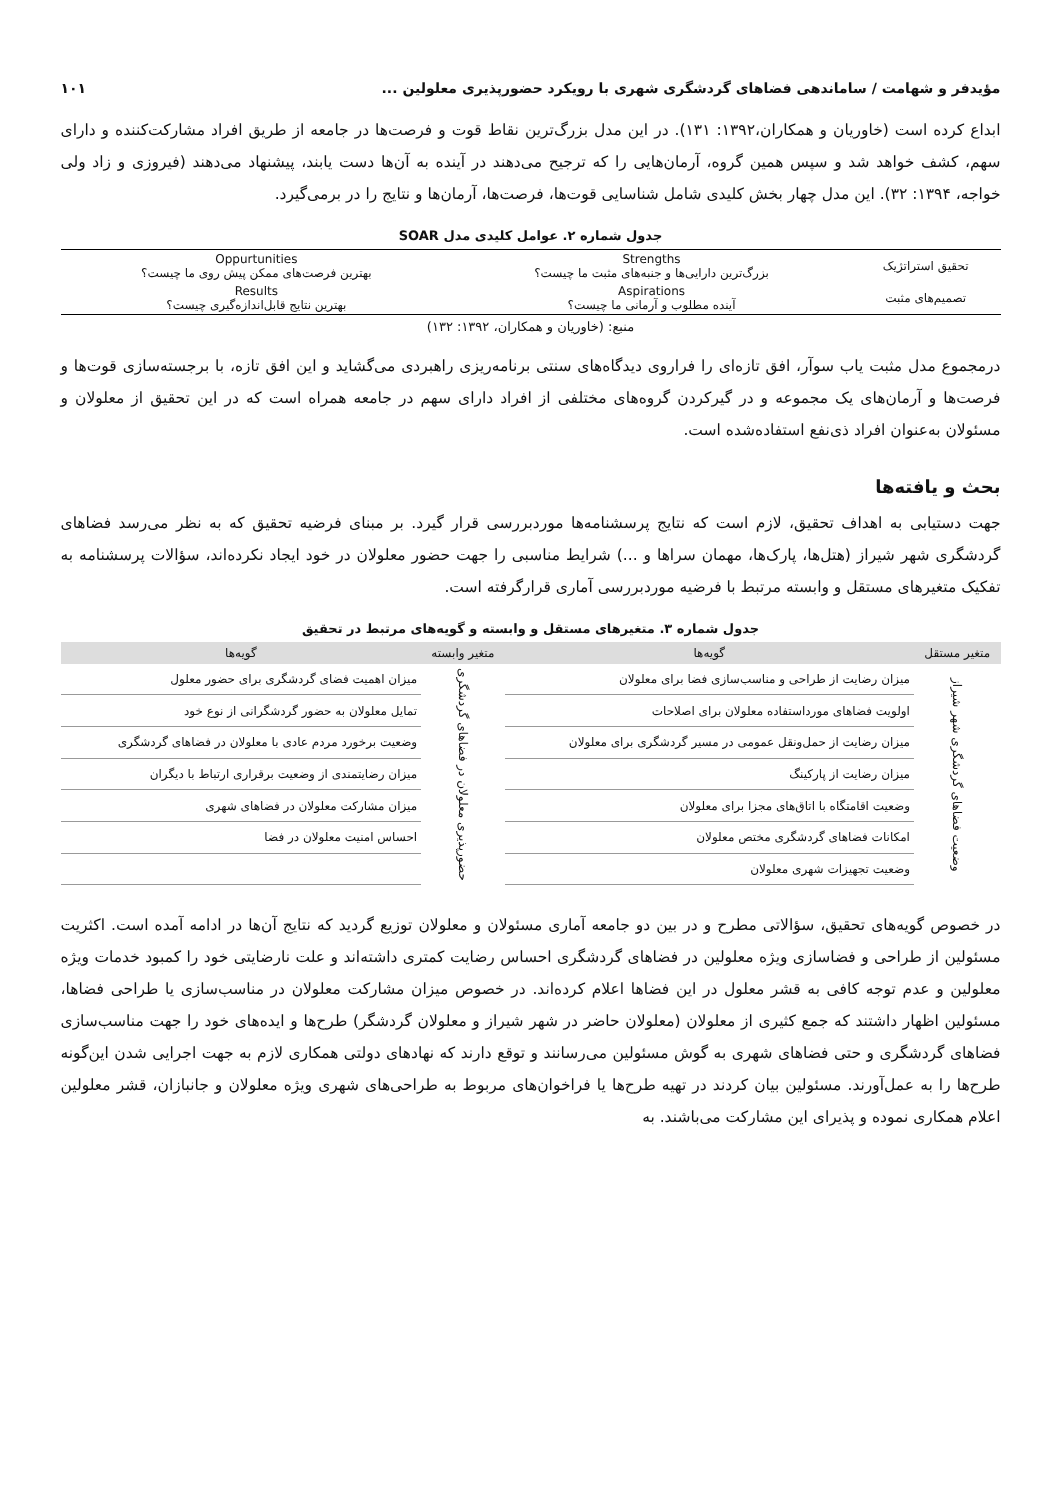مؤیدفر و شهامت / ساماندهی فضاهای گردشگری شهری با رویکرد حضورپذیری معلولین ... ۱۰۱
ابداع کرده است (خاوریان و همکاران،۱۳۹۲: ۱۳۱). در این مدل بزرگ‌ترین نقاط قوت و فرصت‌ها در جامعه از طریق افراد مشارکت‌کننده و دارای سهم، کشف خواهد شد و سپس همین گروه، آرمان‌هایی را که ترجیح می‌دهند در آینده به آن‌ها دست یابند، پیشنهاد می‌دهند (فیروزی و زاد ولی خواجه، ۱۳۹۴: ۳۲). این مدل چهار بخش کلیدی شامل شناسایی قوت‌ها، فرصت‌ها، آرمان‌ها و نتایج را در برمی‌گیرد.
جدول شماره ۲. عوامل کلیدی مدل SOAR
| تحقیق استراتژیک | Strengths بزرگ‌ترین دارایی‌ها و جنبه‌های مثبت ما چیست؟ | Oppurtunities بهترین فرصت‌های ممکن پیش روی ما چیست؟ |
| تصمیم‌های مثبت | Aspirations آینده مطلوب و آرمانی ما چیست؟ | Results بهترین نتایج قابل‌اندازه‌گیری چیست؟ |
منبع: (خاوریان و همکاران، ۱۳۹۲: ۱۳۲)
درمجموع مدل مثبت یاب سوآر، افق تازه‌ای را فراروی دیدگاه‌های سنتی برنامه‌ریزی راهبردی می‌گشاید و این افق تازه، با برجسته‌سازی قوت‌ها و فرصت‌ها و آرمان‌های یک مجموعه و در گیرکردن گروه‌های مختلفی از افراد دارای سهم در جامعه همراه است که در این تحقیق از معلولان و مسئولان به‌عنوان افراد ذی‌نفع استفاده‌شده است.
بحث و یافته‌ها
جهت دستیابی به اهداف تحقیق، لازم است که نتایج پرسشنامه‌ها موردبررسی قرار گیرد. بر مبنای فرضیه تحقیق که به نظر می‌رسد فضاهای گردشگری شهر شیراز (هتل‌ها، پارک‌ها، مهمان سراها و ...) شرایط مناسبی را جهت حضور معلولان در خود ایجاد نکرده‌اند، سؤالات پرسشنامه به تفکیک متغیرهای مستقل و وابسته مرتبط با فرضیه موردبررسی آماری قرارگرفته است.
جدول شماره ۳. متغیرهای مستقل و وابسته و گویه‌های مرتبط در تحقیق
| متغیر مستقل | گویه‌ها | متغیر وابسته | گویه‌ها |
| --- | --- | --- | --- |
| وضعیت فضاهای گردشگری شهر شیراز | میزان رضایت از طراحی و مناسب‌سازی فضا برای معلولان | حضورپذیری معلولان در فضاهای گردشگری | میزان اهمیت فضای گردشگری برای حضور معلول |
| | اولویت فضاهای مورداستفاده معلولان برای اصلاحات | | تمایل معلولان به حضور گردشگرانی از نوع خود |
| | میزان رضایت از حمل‌ونقل عمومی در مسیر گردشگری برای معلولان | | وضعیت برخورد مردم عادی با معلولان در فضاهای گردشگری |
| | میزان رضایت از پارکینگ | | میزان رضایتمندی از وضعیت برقراری ارتباط با دیگران |
| | وضعیت اقامتگاه با اتاق‌های مجزا برای معلولان | | میزان مشارکت معلولان در فضاهای شهری |
| | امکانات فضاهای گردشگری مختص معلولان | | احساس امنیت معلولان در فضا |
| | وضعیت تجهیزات شهری معلولان | | |
در خصوص گویه‌های تحقیق، سؤالاتی مطرح و در بین دو جامعه آماری مسئولان و معلولان توزیع گردید که نتایج آن‌ها در ادامه آمده است. اکثریت مسئولین از طراحی و فضاسازی ویژه معلولین در فضاهای گردشگری احساس رضایت کمتری داشته‌اند و علت نارضایتی خود را کمبود خدمات ویژه معلولین و عدم توجه کافی به قشر معلول در این فضاها اعلام کرده‌اند. در خصوص میزان مشارکت معلولان در مناسب‌سازی یا طراحی فضاها، مسئولین اظهار داشتند که جمع کثیری از معلولان (معلولان حاضر در شهر شیراز و معلولان گردشگر) طرح‌ها و ایده‌های خود را جهت مناسب‌سازی فضاهای گردشگری و حتی فضاهای شهری به گوش مسئولین می‌رسانند و توقع دارند که نهادهای دولتی همکاری لازم به جهت اجرایی شدن این‌گونه طرح‌ها را به عمل‌آورند. مسئولین بیان کردند در تهیه طرح‌ها یا فراخوان‌های مربوط به طراحی‌های شهری ویژه معلولان و جانبازان، قشر معلولین اعلام همکاری نموده و پذیرای این مشارکت می‌باشند. به